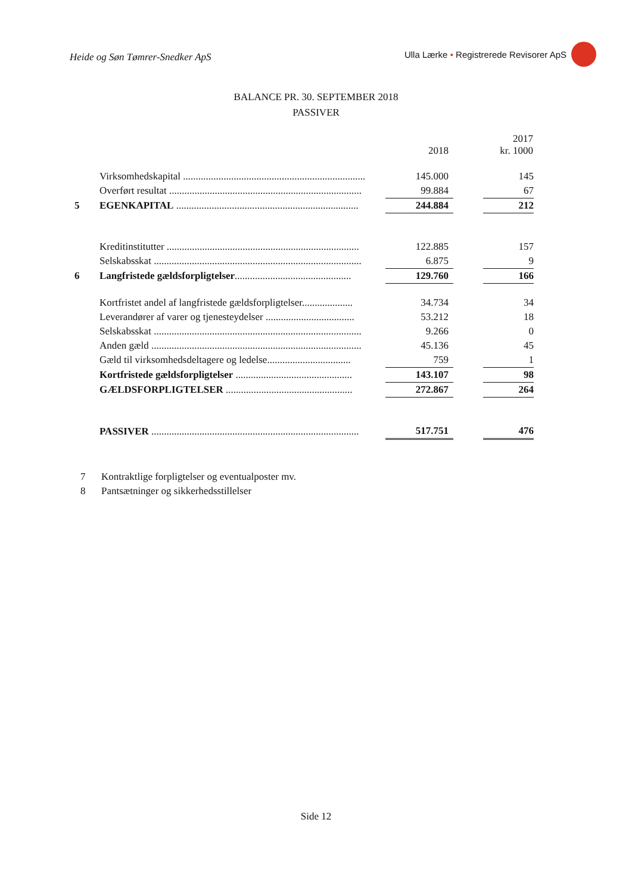Heide og Søn Tømrer-Snedker ApS
Ulla Lærke • Registrerede Revisorer ApS
BALANCE PR. 30. SEPTEMBER 2018
PASSIVER
| | | 2018 | | 2017 kr. 1000 |
| --- | --- | --- | --- | --- |
| | Virksomhedskapital ........................................................................ | 145.000 | | 145 |
| | Overført resultat ............................................................................ | 99.884 | | 67 |
| 5 | EGENKAPITAL ........................................................................ | 244.884 | | 212 |
| | Kreditinstitutter ............................................................................ | 122.885 | | 157 |
| | Selskabsskat .................................................................................. | 6.875 | | 9 |
| 6 | Langfristede gældsforpligtelser .............................................. | 129.760 | | 166 |
| | Kortfristet andel af langfristede gældsforpligtelser.................... | 34.734 | | 34 |
| | Leverandører af varer og tjenesteydelser ................................... | 53.212 | | 18 |
| | Selskabsskat .................................................................................. | 9.266 | | 0 |
| | Anden gæld ................................................................................... | 45.136 | | 45 |
| | Gæld til virksomhedsdeltagere og ledelse................................. | 759 | | 1 |
| | Kortfristede gældsforpligtelser .............................................. | 143.107 | | 98 |
| | GÆLDSFORPLIGTELSER .................................................. | 272.867 | | 264 |
| | PASSIVER .................................................................................. | 517.751 | | 476 |
7 Kontraktlige forpligtelser og eventualposter mv.
8 Pantsætninger og sikkerhedsstillelser
Side 12